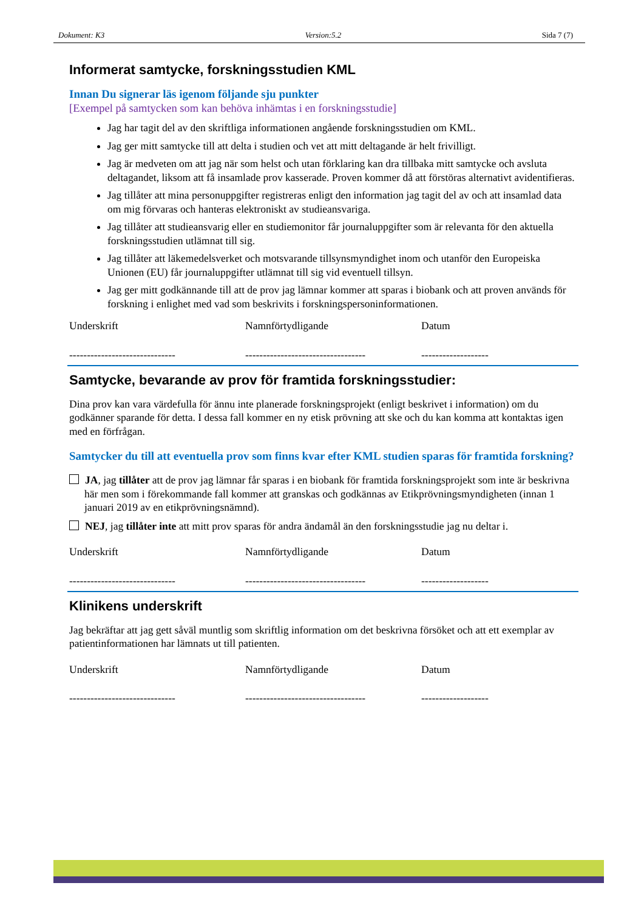Dokument: K3 Version:5.2 Sida 7 (7)
Informerat samtycke, forskningsstudien KML
Innan Du signerar läs igenom följande sju punkter
[Exempel på samtycken som kan behöva inhämtas i en forskningsstudie]
Jag har tagit del av den skriftliga informationen angående forskningsstudien om KML.
Jag ger mitt samtycke till att delta i studien och vet att mitt deltagande är helt frivilligt.
Jag är medveten om att jag när som helst och utan förklaring kan dra tillbaka mitt samtycke och avsluta deltagandet, liksom att få insamlade prov kasserade. Proven kommer då att förstöras alternativt avidentifieras.
Jag tillåter att mina personuppgifter registreras enligt den information jag tagit del av och att insamlad data om mig förvaras och hanteras elektroniskt av studieansvariga.
Jag tillåter att studieansvarig eller en studiemonitor får journaluppgifter som är relevanta för den aktuella forskningsstudien utlämnat till sig.
Jag tillåter att läkemedelsverket och motsvarande tillsynsmyndighet inom och utanför den Europeiska Unionen (EU) får journaluppgifter utlämnat till sig vid eventuell tillsyn.
Jag ger mitt godkännande till att de prov jag lämnar kommer att sparas i biobank och att proven används för forskning i enlighet med vad som beskrivits i forskningspersoninformationen.
Underskrift Namnförtydligande Datum
------------------------------
----------------------------------
-------------------
Samtycke, bevarande av prov för framtida forskningsstudier:
Dina prov kan vara värdefulla för ännu inte planerade forskningsprojekt (enligt beskrivet i information) om du godkänner sparande för detta. I dessa fall kommer en ny etisk prövning att ske och du kan komma att kontaktas igen med en förfrågan.
Samtycker du till att eventuella prov som finns kvar efter KML studien sparas för framtida forskning?
JA, jag tillåter att de prov jag lämnar får sparas i en biobank för framtida forskningsprojekt som inte är beskrivna här men som i förekommande fall kommer att granskas och godkännas av Etikprövningsmyndigheten (innan 1 januari 2019 av en etikprövningsnämnd).
NEJ, jag tillåter inte att mitt prov sparas för andra ändamål än den forskningsstudie jag nu deltar i.
Underskrift Namnförtydligande Datum
------------------------------
----------------------------------
-------------------
Klinikens underskrift
Jag bekräftar att jag gett såväl muntlig som skriftlig information om det beskrivna försöket och att ett exemplar av patientinformationen har lämnats ut till patienten.
Underskrift Namnförtydligande Datum
------------------------------
----------------------------------
-------------------